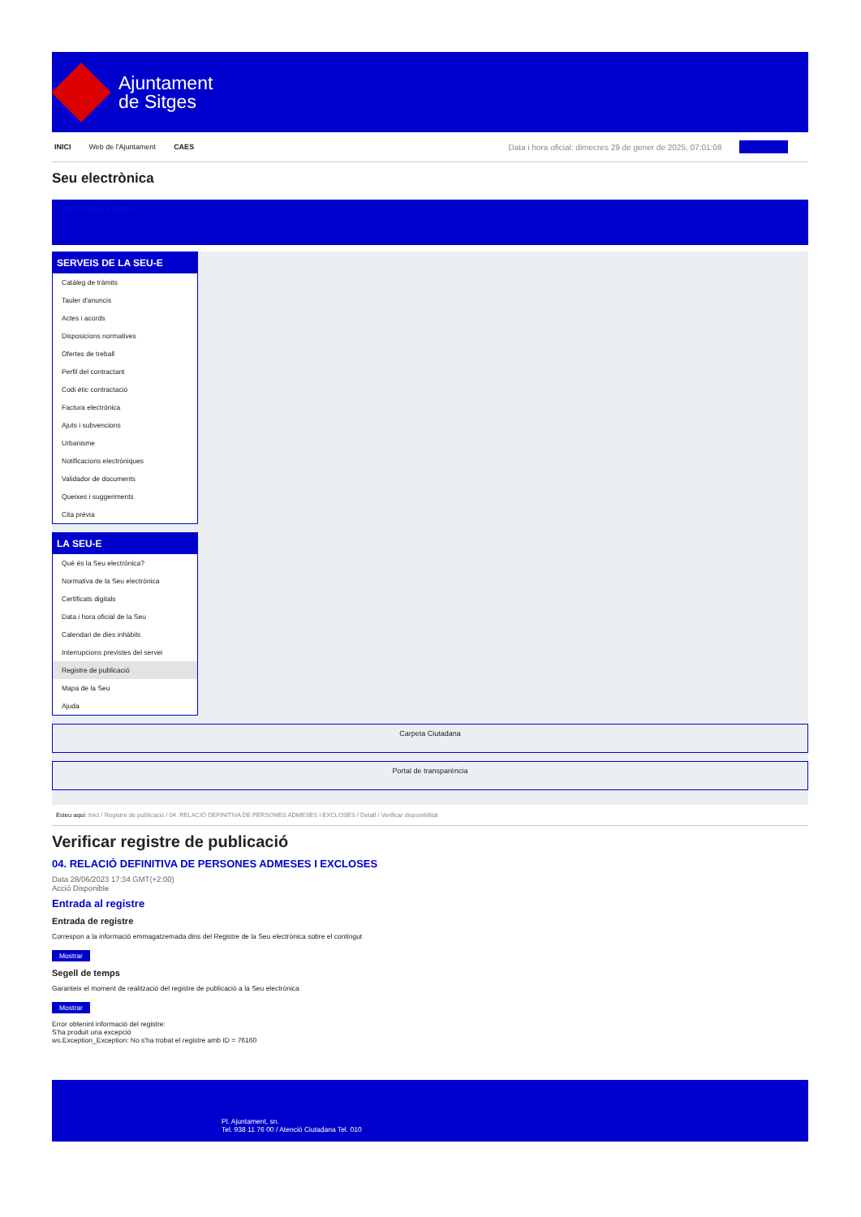Ajuntament
de Sitges
INICI Web de l'Ajuntament CAES Data i hora oficial: dimecres 29 de gener de 2025, 07:01:08 Blockchain
Seu electrònica
Obtenir còpia autèntica
SERVEIS DE LA SEU-E
Catàleg de tràmits
Tauler d'anuncis
Actes i acords
Disposicions normatives
Ofertes de treball
Perfil del contractant
Codi ètic contractació
Factura electrònica
Ajuts i subvencions
Urbanisme
Notificacions electròniques
Validador de documents
Queixes i suggeriments
Cita prèvia
LA SEU-E
Què és la Seu electrònica?
Normativa de la Seu electrònica
Certificats digitals
Data i hora oficial de la Seu
Calendari de dies inhàbils
Interrupcions previstes del servei
Registre de publicació
Mapa de la Seu
Ajuda
Carpeta Ciutadana
Portal de transparència
Esteu aquí: Inici / Registre de publicació / 04. RELACIÓ DEFINITIVA DE PERSONES ADMESES I EXCLOSES / Detall / Verificar disponibilitat
Verificar registre de publicació
04. RELACIÓ DEFINITIVA DE PERSONES ADMESES I EXCLOSES
Data 28/06/2023 17:34 GMT(+2:00)
Acció Disponible
Entrada al registre
Entrada de registre
Correspon a la informació emmagatzemada dins del Registre de la Seu electrònica sobre el contingut
Mostrar
Segell de temps
Garanteix el moment de realització del registre de publicació a la Seu electrònica
Mostrar
Error obtenint informació del registre:
S'ha produit una excepció
ws.Exception_Exception: No s'ha trobat el registre amb ID = 76160
Pl. Ajuntament, sn.
Tel. 938 11 76 00 / Atenció Ciutadana Tel. 010